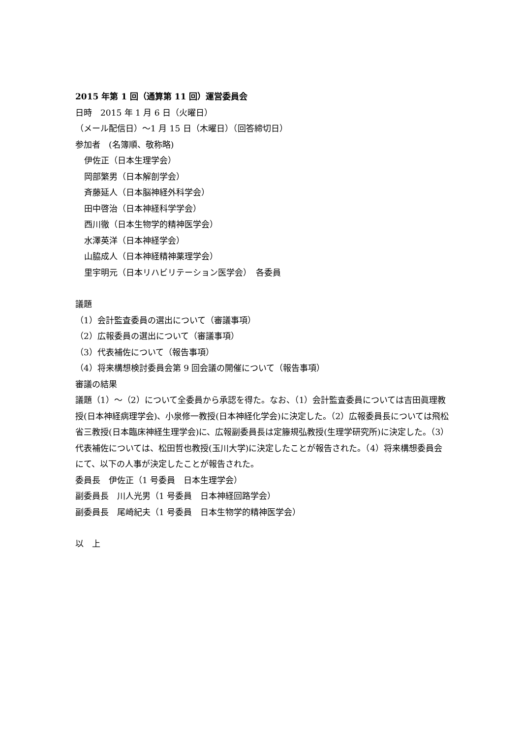2015 年第 1 回（通算第 11 回）運営委員会
日時　2015 年 1 月 6 日（火曜日）
（メール配信日）～1 月 15 日（木曜日）（回答締切日）
参加者　(名簿順、敬称略)
伊佐正（日本生理学会）
岡部繁男（日本解剖学会）
斉藤延人（日本脳神経外科学会）
田中啓治（日本神経科学学会）
西川徹（日本生物学的精神医学会）
水澤英洋（日本神経学会）
山脇成人（日本神経精神薬理学会）
里宇明元（日本リハビリテーション医学会）　各委員
議題
（1）会計監査委員の選出について（審議事項）
（2）広報委員の選出について（審議事項）
（3）代表補佐について（報告事項）
（4）将来構想検討委員会第 9 回会議の開催について（報告事項）
審議の結果
議題（1）～（2）について全委員から承認を得た。なお、（1）会計監査委員については吉田眞理教授(日本神経病理学会)、小泉修一教授(日本神経化学会)に決定した。（2）広報委員長については飛松省三教授(日本臨床神経生理学会)に、広報副委員長は定籐規弘教授(生理学研究所)に決定した。（3）代表補佐については、松田哲也教授(玉川大学)に決定したことが報告された。（4）将来構想委員会にて、以下の人事が決定したことが報告された。
委員長　伊佐正（1 号委員　日本生理学会）
副委員長　川人光男（1 号委員　日本神経回路学会）
副委員長　尾崎紀夫（1 号委員　日本生物学的精神医学会）
以　上